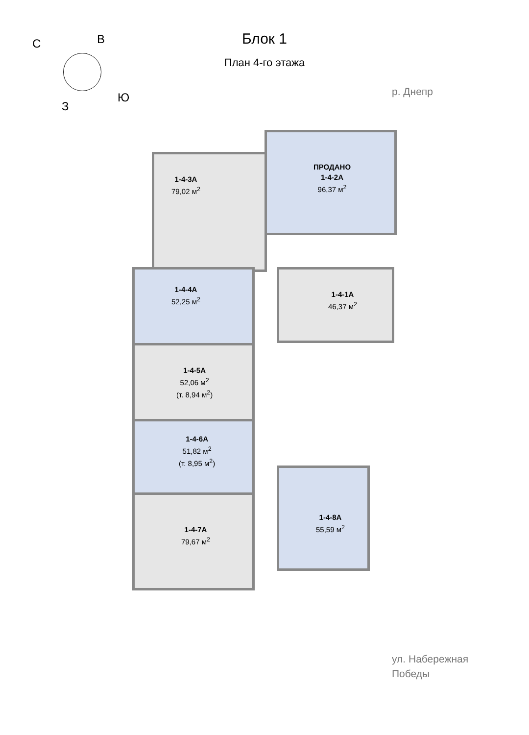С В
Ю
З
Блок 1
План 4-го этажа
р. Днепр
1-4-3А
79,02 м<sup>2</sup>
ПРОДАНО
1-4-2А
96,37 м<sup>2</sup>
1-4-4А
52,25 м<sup>2</sup>
1-4-1А
46,37 м<sup>2</sup>
1-4-5А
52,06 м<sup>2</sup>
(т. 8,94 м<sup>2</sup>)
1-4-6А
51,82 м<sup>2</sup>
(т. 8,95 м<sup>2</sup>)
1-4-7А
79,67 м<sup>2</sup>
1-4-8А
55,59 м<sup>2</sup>
ул. Набережная
Победы